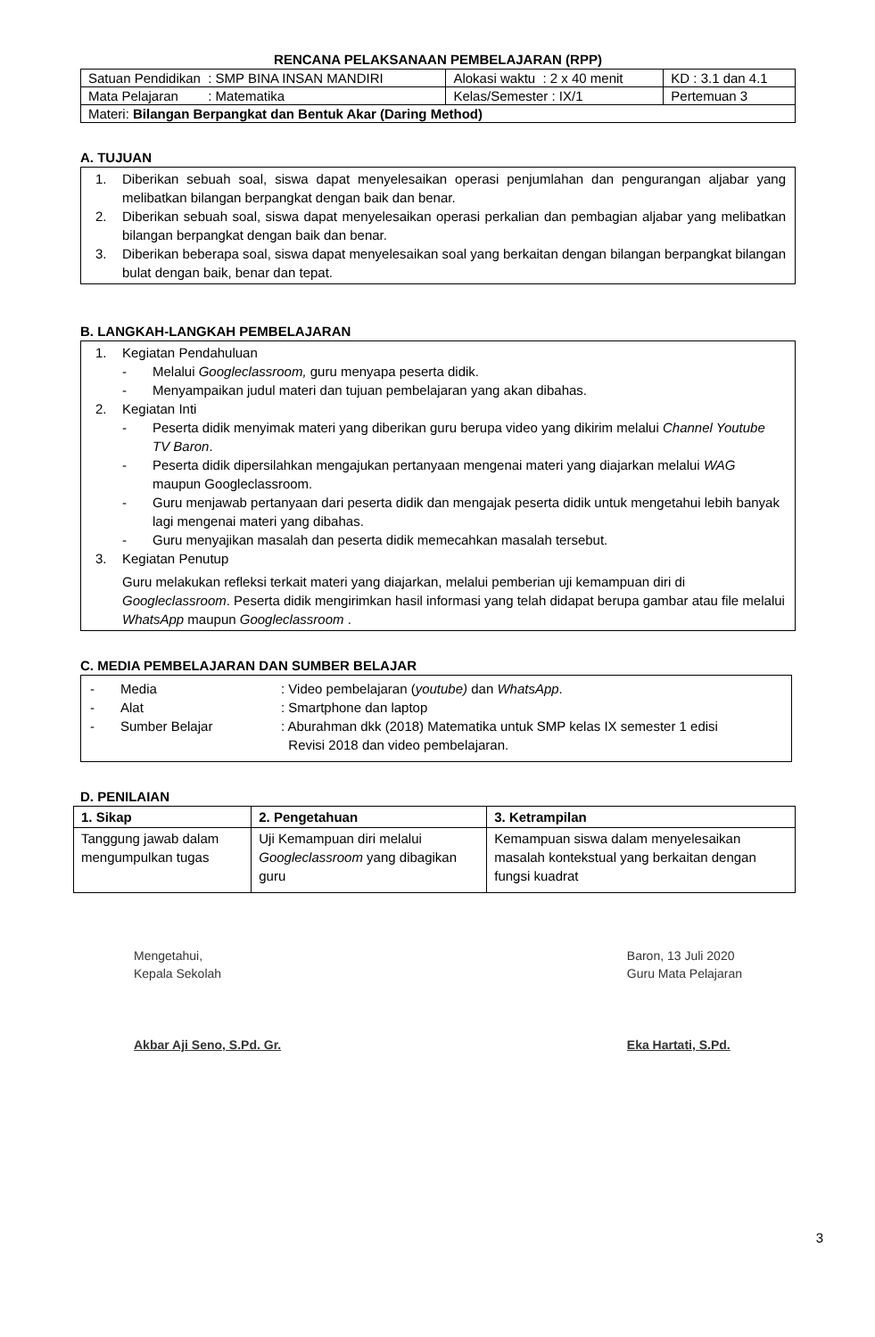RENCANA PELAKSANAAN PEMBELAJARAN (RPP)
| Satuan Pendidikan : SMP BINA INSAN MANDIRI | Alokasi waktu : 2 x 40 menit | KD : 3.1 dan 4.1 |
| Mata Pelajaran : Matematika | Kelas/Semester : IX/1 | Pertemuan 3 |
| Materi: Bilangan Berpangkat dan Bentuk Akar (Daring Method) | | |
A. TUJUAN
1. Diberikan sebuah soal, siswa dapat menyelesaikan operasi penjumlahan dan pengurangan aljabar yang melibatkan bilangan berpangkat dengan baik dan benar.
2. Diberikan sebuah soal, siswa dapat menyelesaikan operasi perkalian dan pembagian aljabar yang melibatkan bilangan berpangkat dengan baik dan benar.
3. Diberikan beberapa soal, siswa dapat menyelesaikan soal yang berkaitan dengan bilangan berpangkat bilangan bulat dengan baik, benar dan tepat.
B. LANGKAH-LANGKAH PEMBELAJARAN
1. Kegiatan Pendahuluan
- Melalui Googleclassroom, guru menyapa peserta didik.
- Menyampaikan judul materi dan tujuan pembelajaran yang akan dibahas.
2. Kegiatan Inti
- Peserta didik menyimak materi yang diberikan guru berupa video yang dikirim melalui Channel Youtube TV Baron.
- Peserta didik dipersilahkan mengajukan pertanyaan mengenai materi yang diajarkan melalui WAG maupun Googleclassroom.
- Guru menjawab pertanyaan dari peserta didik dan mengajak peserta didik untuk mengetahui lebih banyak lagi mengenai materi yang dibahas.
- Guru menyajikan masalah dan peserta didik memecahkan masalah tersebut.
3. Kegiatan Penutup
Guru melakukan refleksi terkait materi yang diajarkan, melalui pemberian uji kemampuan diri di Googleclassroom. Peserta didik mengirimkan hasil informasi yang telah didapat berupa gambar atau file melalui WhatsApp maupun Googleclassroom .
C. MEDIA PEMBELAJARAN DAN SUMBER BELAJAR
- Media: Video pembelajaran (youtube) dan WhatsApp.
- Alat: Smartphone dan laptop
- Sumber Belajar: Aburahman dkk (2018) Matematika untuk SMP kelas IX semester 1 edisi
Revisi 2018 dan video pembelajaran.
D. PENILAIAN
| 1. Sikap | 2. Pengetahuan | 3. Ketrampilan |
| --- | --- | --- |
| Tanggung jawab dalam mengumpulkan tugas | Uji Kemampuan diri melalui Googleclassroom yang dibagikan guru | Kemampuan siswa dalam menyelesaikan masalah kontekstual yang berkaitan dengan fungsi kuadrat |
Mengetahui,
Kepala Sekolah
Akbar Aji Seno, S.Pd. Gr.
Baron, 13 Juli 2020
Guru Mata Pelajaran
Eka Hartati, S.Pd.
3